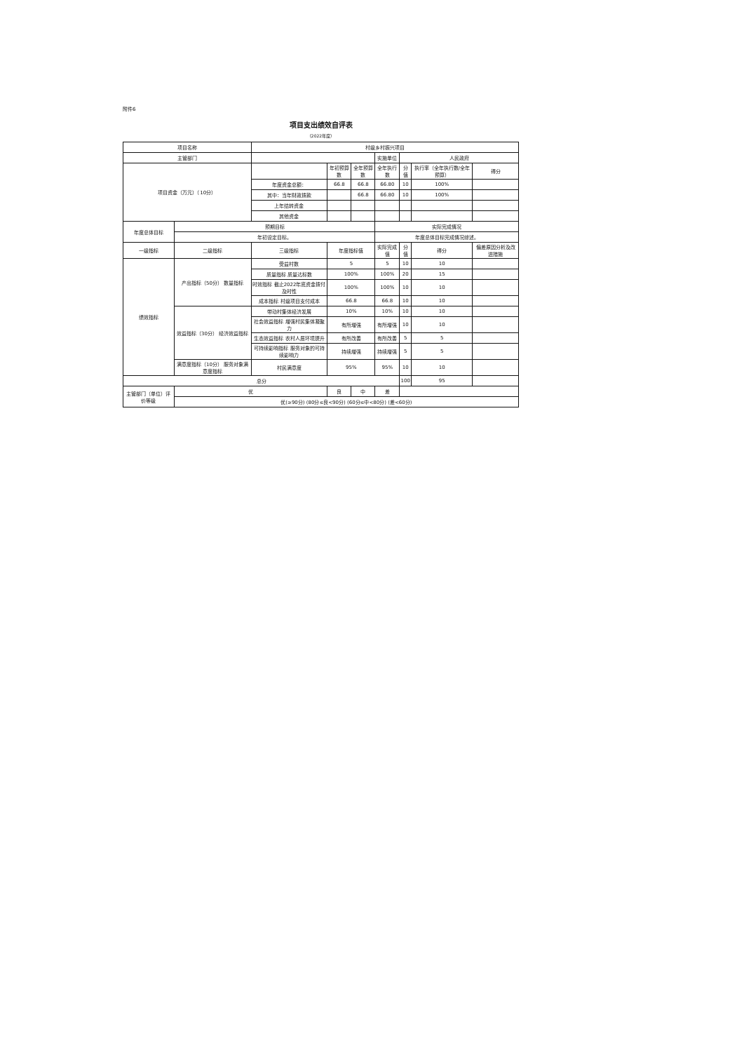附件6
项目支出绩效自评表
（2022年度）
| 项目名称 | | 村级乡村振兴项目 | | | | | | |
| 主管部门 | | | | | 实施单位 | 人民政府 | | |
| 项目资金（万元）（10分） | | | 年初预算数 | 全年预算数 | 全年执行数 | 分值 | 执行率（全年执行数/全年预算） | 得分 |
| | | 年度资金总额： | 66.8 | 66.8 | 66.80 | 10 | 100% | |
| | | 其中：当年财政拨款 | | 66.8 | 66.80 | 10 | 100% | |
| | | 上年结转资金 | | | | | | |
| | | 其他资金 | | | | | | |
| 年度总体目标 | 预期目标 | | | | 实际完成情况 | | | |
| | 年初设定目标。 | | | | 年度总体目标完成情况综述。 | | | |
| 一级指标 | 二级指标 | 三级指标 | 年度指标值 | | 实际完成值 | 分值 | 得分 | 偏差原因分析及改进措施 |
| 绩效指标 | 产出指标（50分） 数量指标 | 受益村数 | 5 | | 5 | 10 | 10 | |
| | | 质量指标 质量达标数 | 100% | | 100% | 20 | 15 | |
| | | 时效指标 截止2022年底资金拨付及时性 | 100% | | 100% | 10 | 10 | |
| | | 成本指标 村级项目支付成本 | 66.8 | | 66.8 | 10 | 10 | |
| | 效益指标（30分） 经济效益指标 | 带动村集体经济发展 | 10% | | 10% | 10 | 10 | |
| | | 社会效益指标 增强村民集体凝聚力 | 有所增强 | | 有所增强 | 10 | 10 | |
| | | 生态效益指标 农村人居环境提升 | 有所改善 | | 有所改善 | 5 | 5 | |
| | | 可持续影响指标 服务对象的可持续影响力 | 持续增强 | | 持续增强 | 5 | 5 | |
| | 满意度指标（10分） 服务对象满意度指标 | 村民满意度 | 95% | | 95% | 10 | 10 | |
| 总分 | | | | | | 100 | 95 | |
| 主管部门（单位）评价等级 | 优 | | 良 | 中 | 差 | | | |
| | 优(≥90分) (80分≤良<90分) (60分≤中<80分) (差<60分) | | | | | | | |